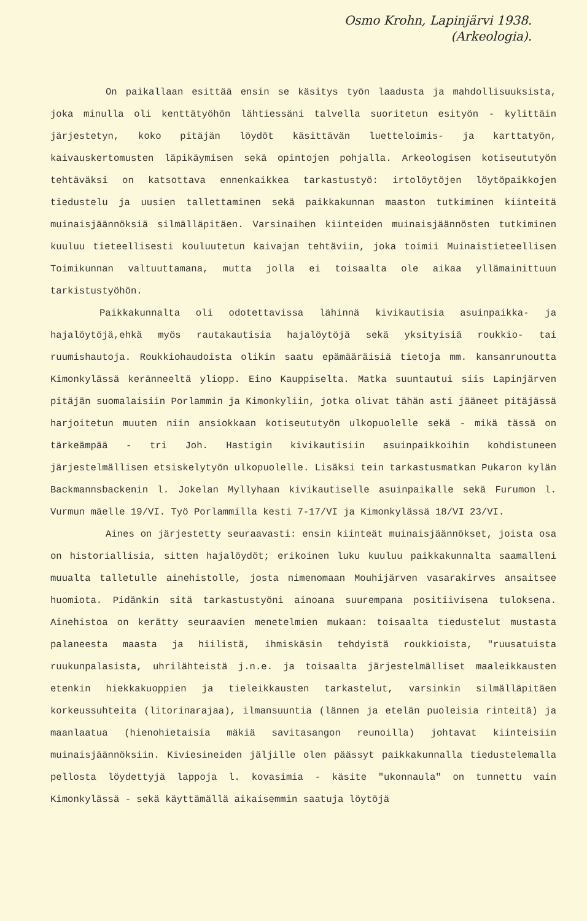Osmo Krohn, Lapinjärvi 1938.
(Arkeologia).
On paikallaan esittää ensin se käsitys työn laadusta ja mahdollisuuksista, joka minulla oli kenttätyöhön lähtiessäni talvella suoritetun esityön - kylittäin järjestetyn, koko pitäjän löydöt käsittävän luetteloimis- ja karttatyön, kaivauskertomusten läpikäymisen sekä opintojen pohjalla. Arkeologisen kotiseututyön tehtäväksi on katsottava ennenkaikkea tarkastustyö: irtolöytöjen löytöpaikkojen tiedustelu ja uusien tallettaminen sekä paikkakunnan maaston tutkiminen kiinteitä muinaisjäännöksiä silmälläpitäen. Varsinaihen kiinteiden muinaisjäännösten tutkiminen kuuluu tieteellisesti kouluutetun kaivajan tehtäviin, joka toimii Muinaistieteellisen Toimikunnan valtuuttamana, mutta jolla ei toisaalta ole aikaa yllämainittuun tarkistustyöhön.
Paikkakunnalta oli odotettavissa lähinnä kivikautisia asuinpaikka- ja hajalöytöjä,ehkä myös rautakautisia hajalöytöjä sekä yksityisiä roukkio- tai ruumishautoja. Roukkiohaudoista olikin saatu epämääräisiä tietoja mm. kansanrunoutta Kimonkylässä keränneeltä yliopp. Eino Kauppiselta. Matka suuntautui siis Lapinjärven pitäjän suomalaisiin Porlammin ja Kimonkyliin, jotka olivat tähän asti jääneet pitäjässä harjoitetun muuten niin ansiokkaan kotiseututyön ulkopuolelle sekä - mikä tässä on tärkeämpää - tri Joh. Hastigin kivikautisiin asuinpaikkoihin kohdistuneen järjestelmällisen etsiskelytyön ulkopuolelle. Lisäksi tein tarkastusmatkan Pukaron kylän Backmannsbackenin l. Jokelan Myllyhaan kivikautiselle asuinpaikalle sekä Furumon l. Vurmun mäelle 19/VI. Työ Porlammilla kesti 7-17/VI ja Kimonkylässä 18/VI 23/VI.
Aines on järjestetty seuraavasti: ensin kiinteät muinaisjäännökset, joista osa on historiallisia, sitten hajalöydöt; erikoinen luku kuuluu paikkakunnalta saamalleni muualta talletulle ainehistolle, josta nimenomaan Mouhijärven vasarakirves ansaitsee huomiota. Pidänkin sitä tarkastustyöni ainoana suurempana positiivisena tuloksena. Ainehistoa on kerätty seuraavien menetelmien mukaan: toisaalta tiedustelut mustasta palaneesta maasta ja hiilistä, ihmiskäsin tehdyistä roukkioista, "ruusatuista ruukunpalasista, uhrilähteistä j.n.e. ja toisaalta järjestelmälliset maaleikkausten etenkin hiekkakuoppien ja tieleikkausten tarkastelut, varsinkin silmälläpitäen korkeussuhteita (litorinarajaa), ilmansuuntia (lännen ja etelän puoleisia rinteitä) ja maanlaatua (hienohietaisia mäkiä savitasangon reunoilla) johtavat kiinteisiin muinaisjäännöksiin. Kiviesineiden jäljille olen päässyt paikkakunnalla tiedustelemalla pellosta löydettyjä lappoja l. kovasimia - käsite "ukonnaula" on tunnettu vain Kimonkylässä - sekä käyttämällä aikaisemmin saatuja löytöjä